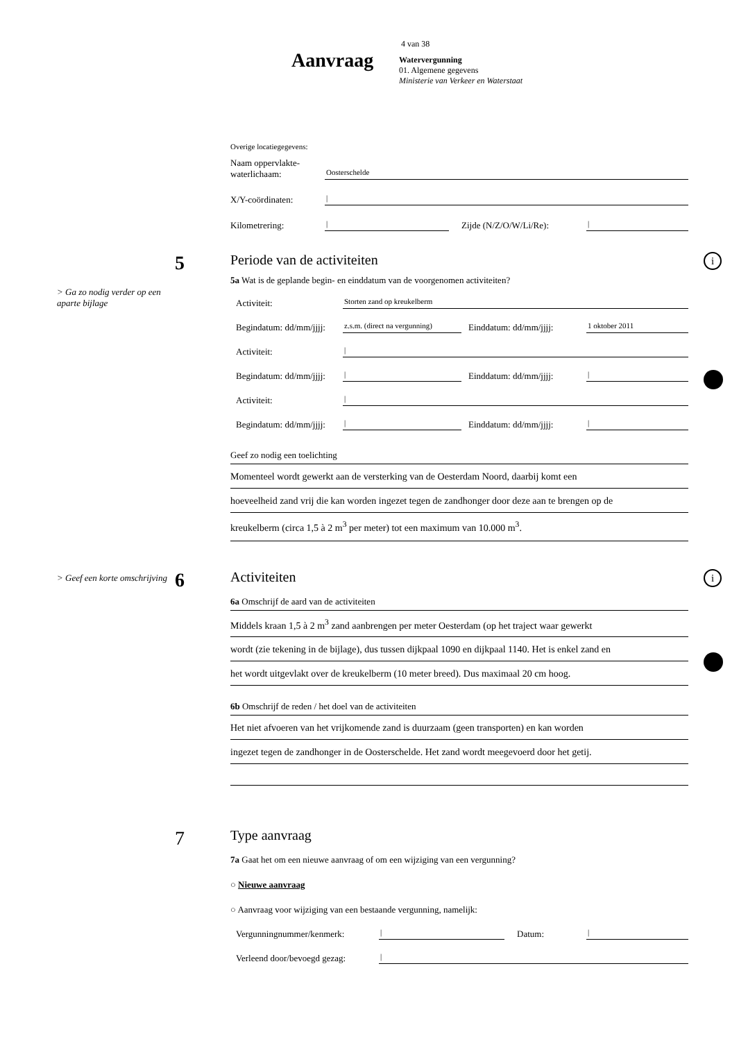4 van 38
Aanvraag
Watervergunning
01. Algemene gegevens
Ministerie van Verkeer en Waterstaat
Overige locatiegegevens:
Naam oppervlakte-
waterlichaam:
Oosterschelde
X/Y-coördinaten:
|
Kilometrering:
|
Zijde (N/Z/O/W/Li/Re):
|
5
> Ga zo nodig verder op een aparte bijlage
i
Periode van de activiteiten
5a Wat is de geplande begin- en einddatum van de voorgenomen activiteiten?
Activiteit:
Storten zand op kreukelberm
Begindatum: dd/mm/jjjj:
z.s.m. (direct na vergunning)
Einddatum: dd/mm/jjjj:
1 oktober 2011
Activiteit:
|
Begindatum: dd/mm/jjjj:
|
Einddatum: dd/mm/jjjj:
|
Activiteit:
|
Begindatum: dd/mm/jjjj:
|
Einddatum: dd/mm/jjjj:
|
Geef zo nodig een toelichting
Momenteel wordt gewerkt aan de versterking van de Oesterdam Noord, daarbij komt een
hoeveelheid zand vrij die kan worden ingezet tegen de zandhonger door deze aan te brengen op de
kreukelberm (circa 1,5 à 2 m<sup>3</sup> per meter) tot een maximum van 10.000 m<sup>3</sup>.
6
> Geef een korte omschrijving
i
Activiteiten
6a Omschrijf de aard van de activiteiten
Middels kraan 1,5 à 2 m<sup>3</sup> zand aanbrengen per meter Oesterdam (op het traject waar gewerkt
wordt (zie tekening in de bijlage), dus tussen dijkpaal 1090 en dijkpaal 1140. Het is enkel zand en
het wordt uitgevlakt over de kreukelberm (10 meter breed). Dus maximaal 20 cm hoog.
6b Omschrijf de reden / het doel van de activiteiten
Het niet afvoeren van het vrijkomende zand is duurzaam (geen transporten) en kan worden
ingezet tegen de zandhonger in de Oosterschelde. Het zand wordt meegevoerd door het getij.
7
Type aanvraag
7a Gaat het om een nieuwe aanvraag of om een wijziging van een vergunning?
○ Nieuwe aanvraag
○ Aanvraag voor wijziging van een bestaande vergunning, namelijk:
Vergunningnummer/kenmerk:
|
Datum:
|
Verleend door/bevoegd gezag:
|